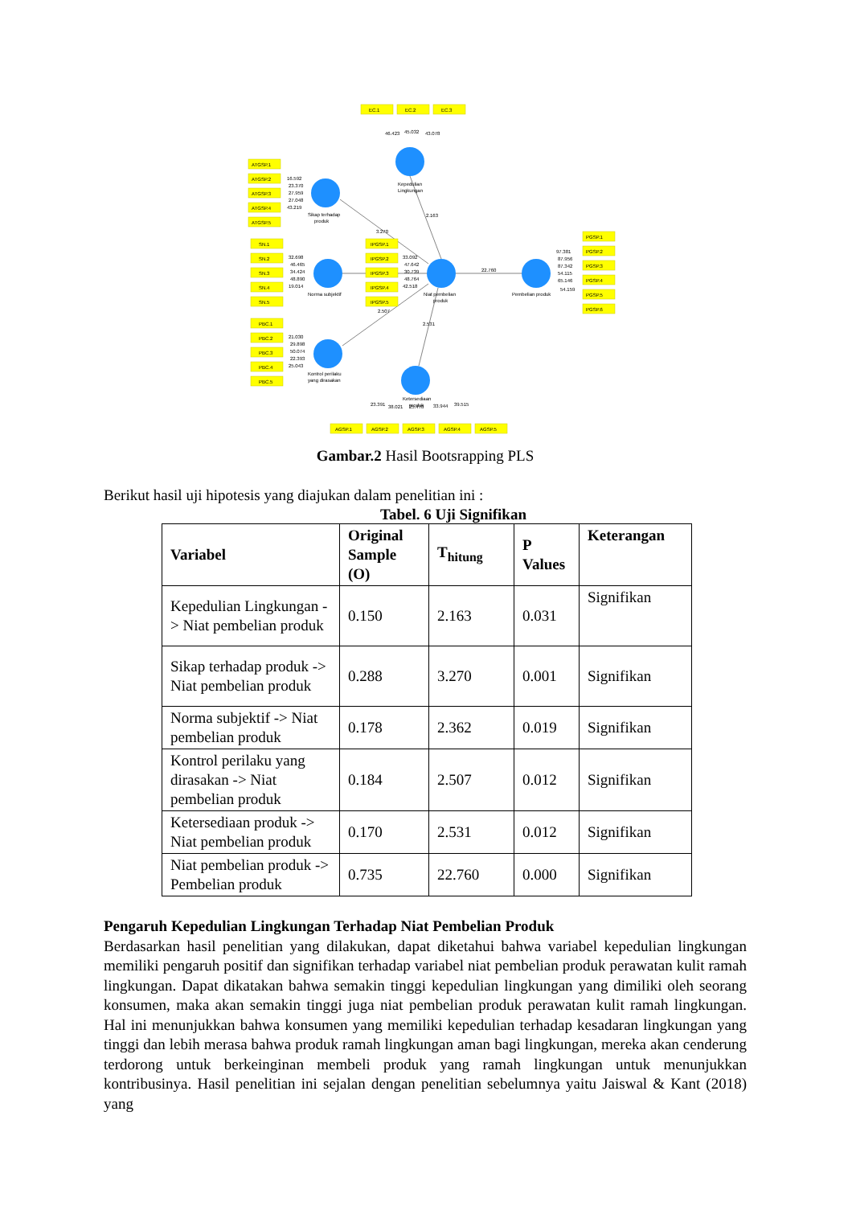EC.1
EC.2
EC.3
46.423
45.032
43.078
Kepedulian
Lingkungan
ATGSP.1
ATGSP.2
ATGSP.3
ATGSP.4
ATGSP.5
16.592
23.370
27.959
27.048
43.219
Sikap terhadap
produk
2.163
3.270
SN.1
SN.2
SN.3
SN.4
SN.5
32.698
46.465
34.424
48.890
19.014
Norma subjektif
IPGSP.1
IPGSP.2
IPGSP.3
IPGSP.4
IPGSP.5
33.092
47.642
30.739
48.764
42.518
Niat pembelian
produk
22.760
Pembelian produk
PGSP.1
PGSP.2
PGSP.3
PGSP.4
PGSP.5
PGSP.6
97.381
87.956
87.342
54.115
65.146
54.159
2.507
2.531
PBC.1
PBC.2
PBC.3
PBC.4
PBC.5
21.030
29.898
50.074
22.393
25.043
Kontrol perilaku
yang dirasakan
Ketersediaan
produk
23.391
38.021
25.478
33.944
39.515
AGSP.1
AGSP.2
AGSP.3
AGSP.4
AGSP.5
Gambar.2 Hasil Bootsrapping PLS
Berikut hasil uji hipotesis yang diajukan dalam penelitian ini :
Tabel. 6 Uji Signifikan
| Variabel | Original Sample (O) | T<sub>hitung</sub> | P Values | Keterangan |
| --- | --- | --- | --- | --- |
| Kepedulian Lingkungan -> Niat pembelian produk | 0.150 | 2.163 | 0.031 | Signifikan |
| Sikap terhadap produk -> Niat pembelian produk | 0.288 | 3.270 | 0.001 | Signifikan |
| Norma subjektif -> Niat pembelian produk | 0.178 | 2.362 | 0.019 | Signifikan |
| Kontrol perilaku yang dirasakan -> Niat pembelian produk | 0.184 | 2.507 | 0.012 | Signifikan |
| Ketersediaan produk -> Niat pembelian produk | 0.170 | 2.531 | 0.012 | Signifikan |
| Niat pembelian produk -> Pembelian produk | 0.735 | 22.760 | 0.000 | Signifikan |
Pengaruh Kepedulian Lingkungan Terhadap Niat Pembelian Produk
Berdasarkan hasil penelitian yang dilakukan, dapat diketahui bahwa variabel kepedulian lingkungan memiliki pengaruh positif dan signifikan terhadap variabel niat pembelian produk perawatan kulit ramah lingkungan. Dapat dikatakan bahwa semakin tinggi kepedulian lingkungan yang dimiliki oleh seorang konsumen, maka akan semakin tinggi juga niat pembelian produk perawatan kulit ramah lingkungan. Hal ini menunjukkan bahwa konsumen yang memiliki kepedulian terhadap kesadaran lingkungan yang tinggi dan lebih merasa bahwa produk ramah lingkungan aman bagi lingkungan, mereka akan cenderung terdorong untuk berkeinginan membeli produk yang ramah lingkungan untuk menunjukkan kontribusinya. Hasil penelitian ini sejalan dengan penelitian sebelumnya yaitu Jaiswal & Kant (2018) yang